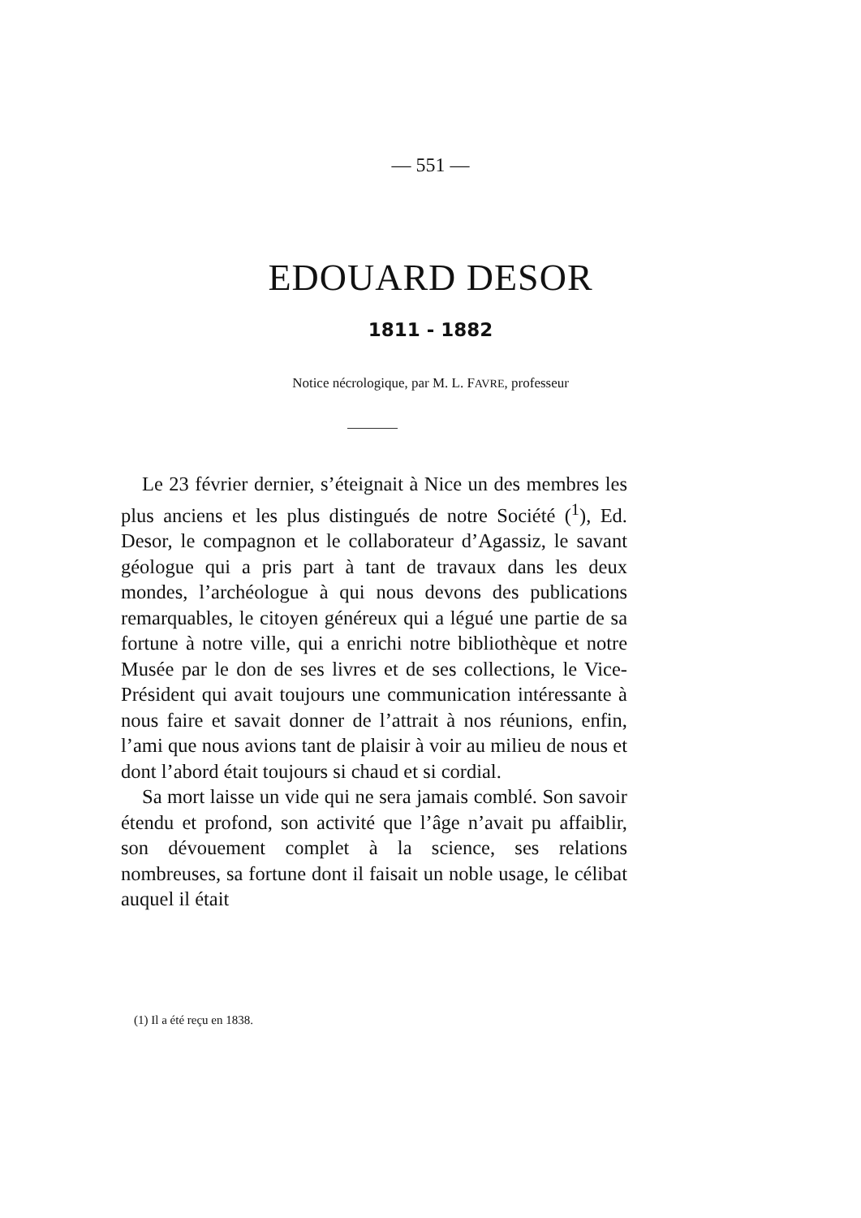— 551 —
EDOUARD DESOR
1811 - 1882
Notice nécrologique, par M. L. FAVRE, professeur
Le 23 février dernier, s’éteignait à Nice un des membres les plus anciens et les plus distingués de notre Société (<sup>1</sup>), Ed. Desor, le compagnon et le collaborateur d’Agassiz, le savant géologue qui a pris part à tant de travaux dans les deux mondes, l’archéologue à qui nous devons des publications remarquables, le citoyen généreux qui a légué une partie de sa fortune à notre ville, qui a enrichi notre bibliothèque et notre Musée par le don de ses livres et de ses collections, le Vice-Président qui avait toujours une communication intéressante à nous faire et savait donner de l’attrait à nos réunions, enfin, l’ami que nous avions tant de plaisir à voir au milieu de nous et dont l’abord était toujours si chaud et si cordial.
Sa mort laisse un vide qui ne sera jamais comblé. Son savoir étendu et profond, son activité que l’âge n’avait pu affaiblir, son dévouement complet à la science, ses relations nombreuses, sa fortune dont il faisait un noble usage, le célibat auquel il était
(1) Il a été reçu en 1838.